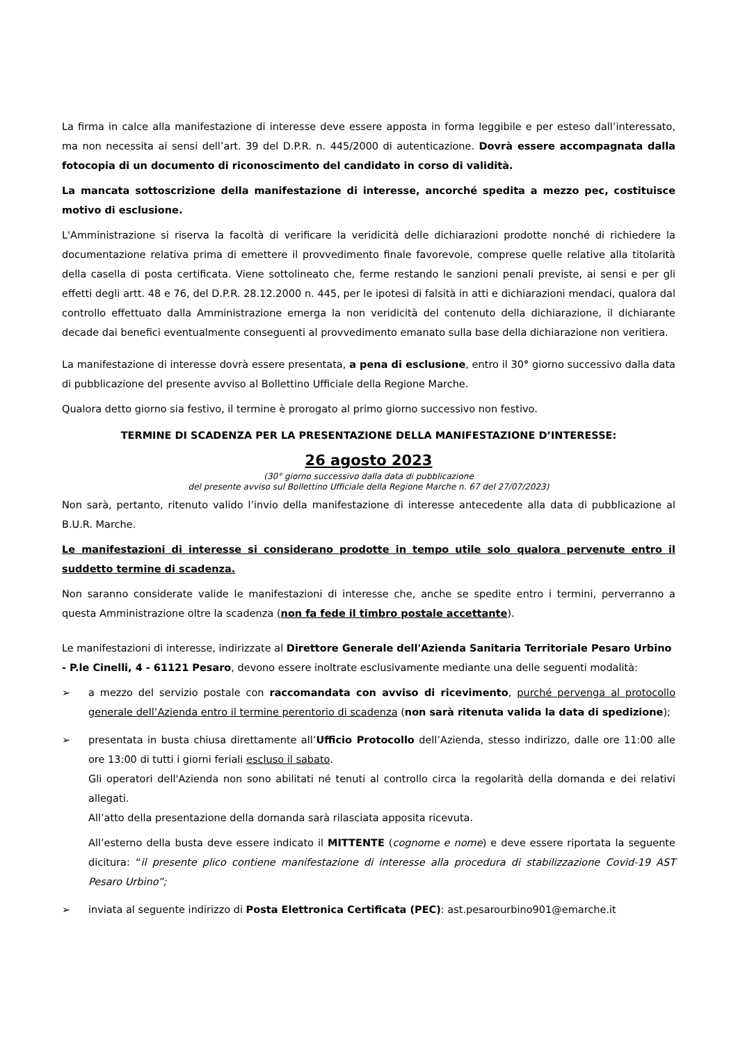La firma in calce alla manifestazione di interesse deve essere apposta in forma leggibile e per esteso dall’interessato, ma non necessita ai sensi dell’art. 39 del D.P.R. n. 445/2000 di autenticazione. Dovrà essere accompagnata dalla fotocopia di un documento di riconoscimento del candidato in corso di validità.
La mancata sottoscrizione della manifestazione di interesse, ancorché spedita a mezzo pec, costituisce motivo di esclusione.
L'Amministrazione si riserva la facoltà di verificare la veridicità delle dichiarazioni prodotte nonché di richiedere la documentazione relativa prima di emettere il provvedimento finale favorevole, comprese quelle relative alla titolarità della casella di posta certificata. Viene sottolineato che, ferme restando le sanzioni penali previste, ai sensi e per gli effetti degli artt. 48 e 76, del D.P.R. 28.12.2000 n. 445, per le ipotesi di falsità in atti e dichiarazioni mendaci, qualora dal controllo effettuato dalla Amministrazione emerga la non veridicità del contenuto della dichiarazione, il dichiarante decade dai benefici eventualmente conseguenti al provvedimento emanato sulla base della dichiarazione non veritiera.
La manifestazione di interesse dovrà essere presentata, a pena di esclusione, entro il 30° giorno successivo dalla data di pubblicazione del presente avviso al Bollettino Ufficiale della Regione Marche.
Qualora detto giorno sia festivo, il termine è prorogato al primo giorno successivo non festivo.
TERMINE DI SCADENZA PER LA PRESENTAZIONE DELLA MANIFESTAZIONE D’INTERESSE:
26 agosto 2023
(30° giorno successivo dalla data di pubblicazione
del presente avviso sul Bollettino Ufficiale della Regione Marche n. 67 del 27/07/2023)
Non sarà, pertanto, ritenuto valido l’invio della manifestazione di interesse antecedente alla data di pubblicazione al B.U.R. Marche.
Le manifestazioni di interesse si considerano prodotte in tempo utile solo qualora pervenute entro il suddetto termine di scadenza.
Non saranno considerate valide le manifestazioni di interesse che, anche se spedite entro i termini, perverranno a questa Amministrazione oltre la scadenza (non fa fede il timbro postale accettante).
Le manifestazioni di interesse, indirizzate al Direttore Generale dell'Azienda Sanitaria Territoriale Pesaro Urbino - P.le Cinelli, 4 - 61121 Pesaro, devono essere inoltrate esclusivamente mediante una delle seguenti modalità:
➢ a mezzo del servizio postale con raccomandata con avviso di ricevimento, purché pervenga al protocollo generale dell’Azienda entro il termine perentorio di scadenza (non sarà ritenuta valida la data di spedizione);
➢
presentata in busta chiusa direttamente all’Ufficio Protocollo dell’Azienda, stesso indirizzo, dalle ore 11:00 alle ore 13:00 di tutti i giorni feriali escluso il sabato.
Gli operatori dell'Azienda non sono abilitati né tenuti al controllo circa la regolarità della domanda e dei relativi allegati.
All’atto della presentazione della domanda sarà rilasciata apposita ricevuta.
All’esterno della busta deve essere indicato il MITTENTE (cognome e nome) e deve essere riportata la seguente dicitura: “il presente plico contiene manifestazione di interesse alla procedura di stabilizzazione Covid-19 AST Pesaro Urbino”;
➢ inviata al seguente indirizzo di Posta Elettronica Certificata (PEC): ast.pesarourbino901@emarche.it